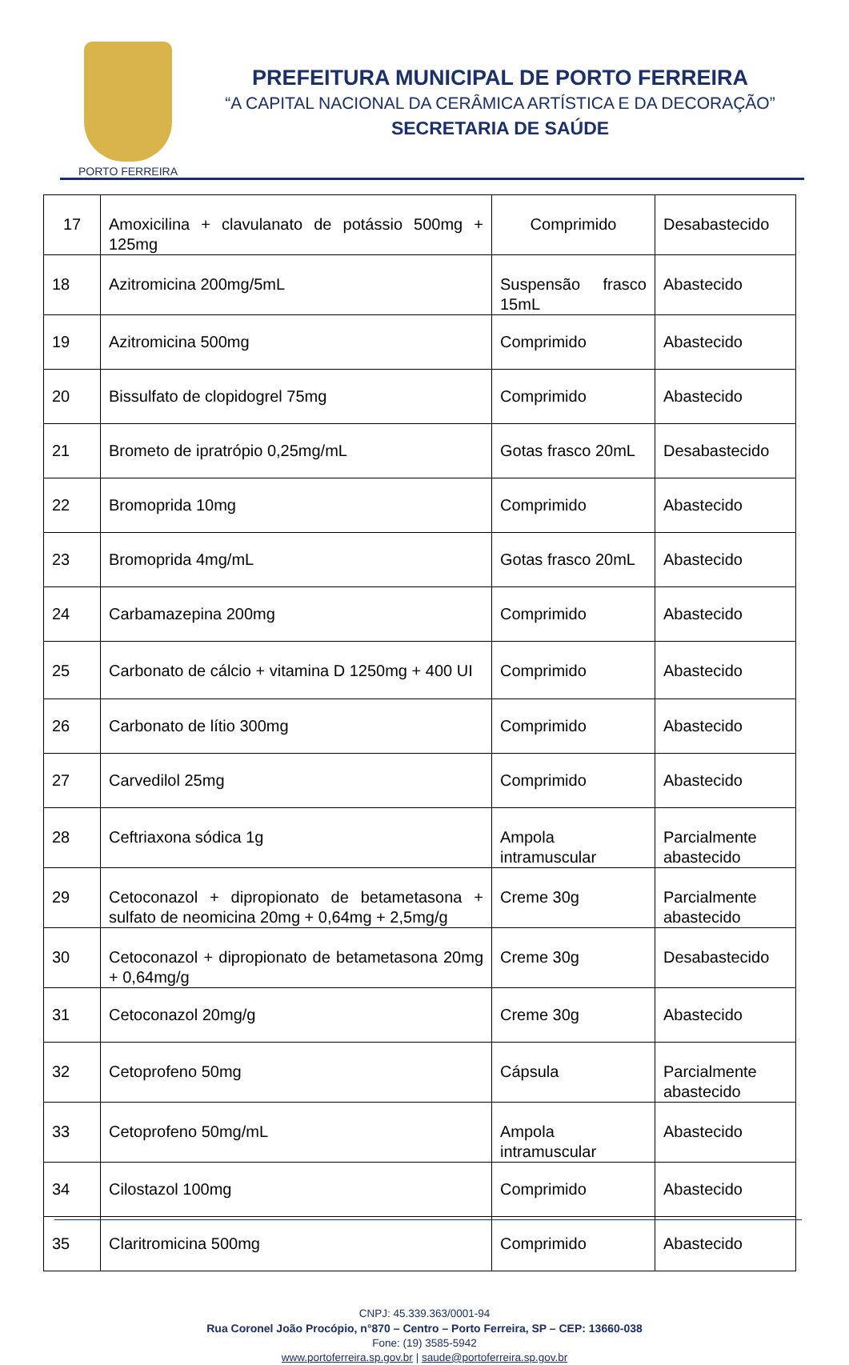PORTO FERREIRA
PREFEITURA MUNICIPAL DE PORTO FERREIRA
“A CAPITAL NACIONAL DA CERÂMICA ARTÍSTICA E DA DECORAÇÃO”
SECRETARIA DE SAÚDE
| 17 | Amoxicilina + clavulanato de potássio 500mg + 125mg | Comprimido | Desabastecido |
| 18 | Azitromicina 200mg/5mL | Suspensão frasco 15mL | Abastecido |
| 19 | Azitromicina 500mg | Comprimido | Abastecido |
| 20 | Bissulfato de clopidogrel 75mg | Comprimido | Abastecido |
| 21 | Brometo de ipratrópio 0,25mg/mL | Gotas frasco 20mL | Desabastecido |
| 22 | Bromoprida 10mg | Comprimido | Abastecido |
| 23 | Bromoprida 4mg/mL | Gotas frasco 20mL | Abastecido |
| 24 | Carbamazepina 200mg | Comprimido | Abastecido |
| 25 | Carbonato de cálcio + vitamina D 1250mg + 400 UI | Comprimido | Abastecido |
| 26 | Carbonato de lítio 300mg | Comprimido | Abastecido |
| 27 | Carvedilol 25mg | Comprimido | Abastecido |
| 28 | Ceftriaxona sódica 1g | Ampola intramuscular | Parcialmente abastecido |
| 29 | Cetoconazol + dipropionato de betametasona + sulfato de neomicina 20mg + 0,64mg + 2,5mg/g | Creme 30g | Parcialmente abastecido |
| 30 | Cetoconazol + dipropionato de betametasona 20mg + 0,64mg/g | Creme 30g | Desabastecido |
| 31 | Cetoconazol 20mg/g | Creme 30g | Abastecido |
| 32 | Cetoprofeno 50mg | Cápsula | Parcialmente abastecido |
| 33 | Cetoprofeno 50mg/mL | Ampola intramuscular | Abastecido |
| 34 | Cilostazol 100mg | Comprimido | Abastecido |
| 35 | Claritromicina 500mg | Comprimido | Abastecido |
CNPJ: 45.339.363/0001-94
Rua Coronel João Procópio, n°870 – Centro – Porto Ferreira, SP – CEP: 13660-038
Fone: (19) 3585-5942
www.portoferreira.sp.gov.br | saude@portoferreira.sp.gov.br